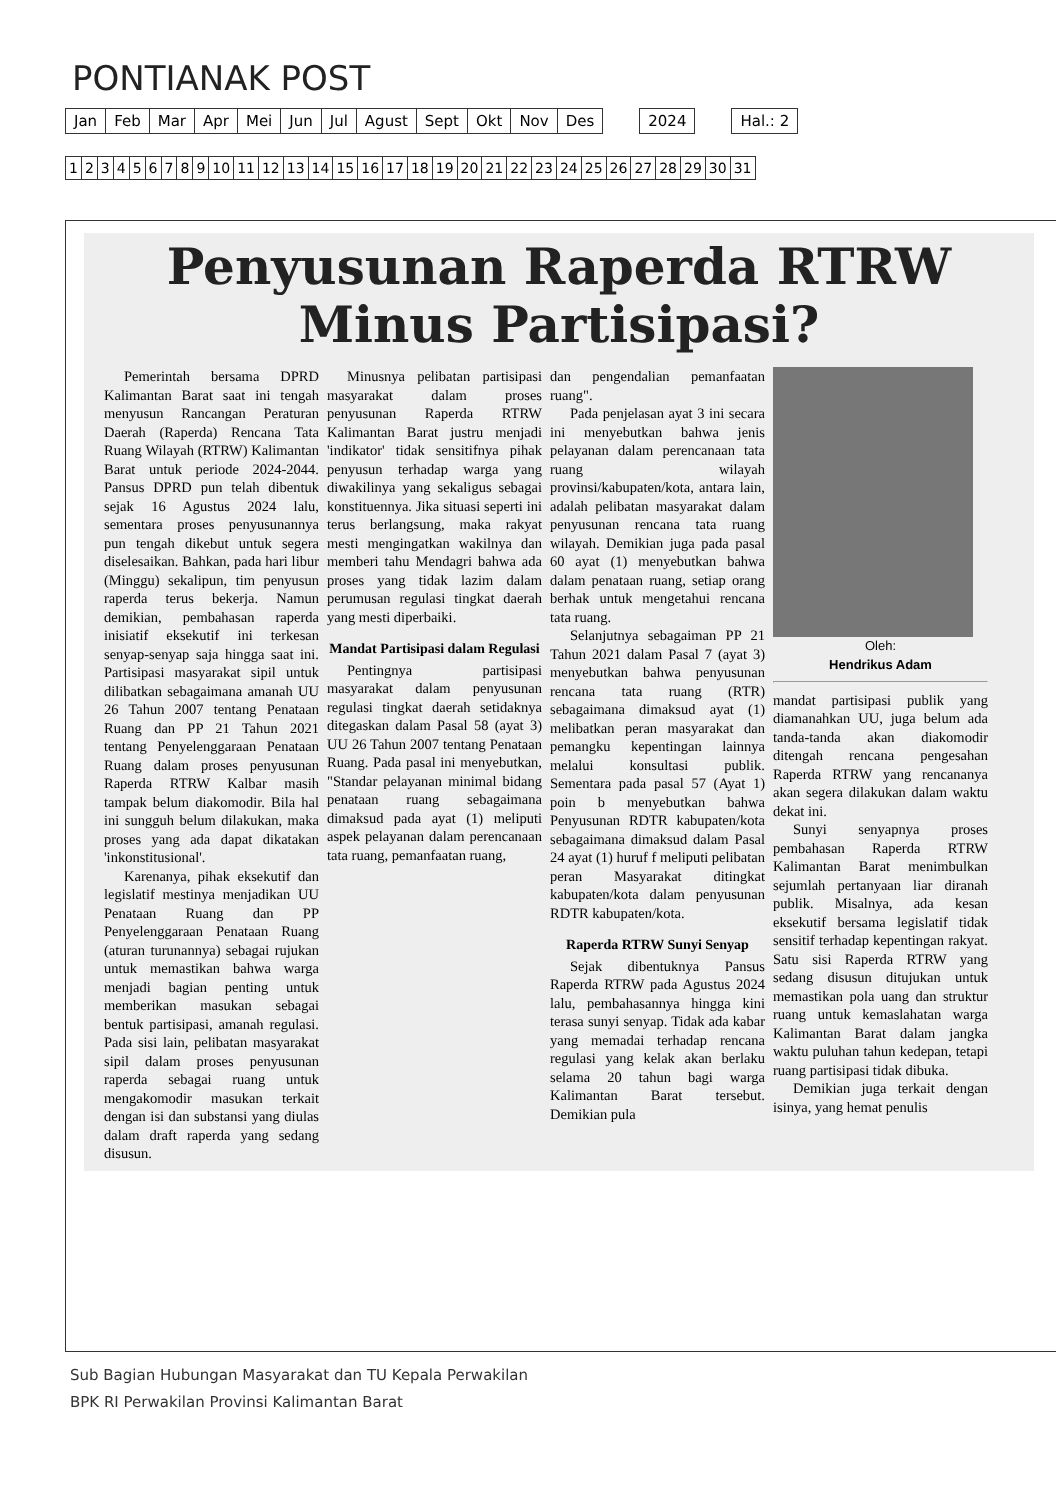PONTIANAK POST
| Jan | Feb | Mar | Apr | Mei | Jun | Jul | Agust | Sept | Okt | Nov | Des | | 2024 | | Hal.: 2 |
| 1 | 2 | 3 | 4 | 5 | 6 | 7 | 8 | 9 | 10 | 11 | 12 | 13 | 14 | 15 | 16 | 17 | 18 | 19 | 20 | 21 | 22 | 23 | 24 | 25 | 26 | 27 | 28 | 29 | 30 | 31 |
Penyusunan Raperda RTRW
Minus Partisipasi?
Pemerintah bersama DPRD Kalimantan Barat saat ini tengah menyusun Rancangan Peraturan Daerah (Raperda) Rencana Tata Ruang Wilayah (RTRW) Kalimantan Barat untuk periode 2024-2044. Pansus DPRD pun telah dibentuk sejak 16 Agustus 2024 lalu, sementara proses penyusunannya pun tengah dikebut untuk segera diselesaikan. Bahkan, pada hari libur (Minggu) sekalipun, tim penyusun raperda terus bekerja. Namun demikian, pembahasan raperda inisiatif eksekutif ini terkesan senyap-senyap saja hingga saat ini. Partisipasi masyarakat sipil untuk dilibatkan sebagaimana amanah UU 26 Tahun 2007 tentang Penataan Ruang dan PP 21 Tahun 2021 tentang Penyelenggaraan Penataan Ruang dalam proses penyusunan Raperda RTRW Kalbar masih tampak belum diakomodir. Bila hal ini sungguh belum dilakukan, maka proses yang ada dapat dikatakan 'inkonstitusional'.
Karenanya, pihak eksekutif dan legislatif mestinya menjadikan UU Penataan Ruang dan PP Penyelenggaraan Penataan Ruang (aturan turunannya) sebagai rujukan untuk memastikan bahwa warga menjadi bagian penting untuk memberikan masukan sebagai bentuk partisipasi, amanah regulasi. Pada sisi lain, pelibatan masyarakat sipil dalam proses penyusunan raperda sebagai ruang untuk mengakomodir masukan terkait dengan isi dan substansi yang diulas dalam draft raperda yang sedang disusun.
Minusnya pelibatan partisipasi masyarakat dalam proses penyusunan Raperda RTRW Kalimantan Barat justru menjadi 'indikator' tidak sensitifnya pihak penyusun terhadap warga yang diwakilinya yang sekaligus sebagai konstituennya. Jika situasi seperti ini terus berlangsung, maka rakyat mesti mengingatkan wakilnya dan memberi tahu Mendagri bahwa ada proses yang tidak lazim dalam perumusan regulasi tingkat daerah yang mesti diperbaiki.
Mandat Partisipasi dalam Regulasi
Pentingnya partisipasi masyarakat dalam penyusunan regulasi tingkat daerah setidaknya ditegaskan dalam Pasal 58 (ayat 3) UU 26 Tahun 2007 tentang Penataan Ruang. Pada pasal ini menyebutkan, "Standar pelayanan minimal bidang penataan ruang sebagaimana dimaksud pada ayat (1) meliputi aspek pelayanan dalam perencanaan tata ruang, pemanfaatan ruang,
dan pengendalian pemanfaatan ruang".
Pada penjelasan ayat 3 ini secara ini menyebutkan bahwa jenis pelayanan dalam perencanaan tata ruang wilayah provinsi/kabupaten/kota, antara lain, adalah pelibatan masyarakat dalam penyusunan rencana tata ruang wilayah. Demikian juga pada pasal 60 ayat (1) menyebutkan bahwa dalam penataan ruang, setiap orang berhak untuk mengetahui rencana tata ruang.
Selanjutnya sebagaiman PP 21 Tahun 2021 dalam Pasal 7 (ayat 3) menyebutkan bahwa penyusunan rencana tata ruang (RTR) sebagaimana dimaksud ayat (1) melibatkan peran masyarakat dan pemangku kepentingan lainnya melalui konsultasi publik. Sementara pada pasal 57 (Ayat 1) poin b menyebutkan bahwa Penyusunan RDTR kabupaten/kota sebagaimana dimaksud dalam Pasal 24 ayat (1) huruf f meliputi pelibatan peran Masyarakat ditingkat kabupaten/kota dalam penyusunan RDTR kabupaten/kota.
Raperda RTRW Sunyi Senyap
Sejak dibentuknya Pansus Raperda RTRW pada Agustus 2024 lalu, pembahasannya hingga kini terasa sunyi senyap. Tidak ada kabar yang memadai terhadap rencana regulasi yang kelak akan berlaku selama 20 tahun bagi warga Kalimantan Barat tersebut. Demikian pula
Oleh:
Hendrikus Adam
mandat partisipasi publik yang diamanahkan UU, juga belum ada tanda-tanda akan diakomodir ditengah rencana pengesahan Raperda RTRW yang rencananya akan segera dilakukan dalam waktu dekat ini.
Sunyi senyapnya proses pembahasan Raperda RTRW Kalimantan Barat menimbulkan sejumlah pertanyaan liar diranah publik. Misalnya, ada kesan eksekutif bersama legislatif tidak sensitif terhadap kepentingan rakyat. Satu sisi Raperda RTRW yang sedang disusun ditujukan untuk memastikan pola uang dan struktur ruang untuk kemaslahatan warga Kalimantan Barat dalam jangka waktu puluhan tahun kedepan, tetapi ruang partisipasi tidak dibuka.
Demikian juga terkait dengan isinya, yang hemat penulis
Sub Bagian Hubungan Masyarakat dan TU Kepala Perwakilan
BPK RI Perwakilan Provinsi Kalimantan Barat